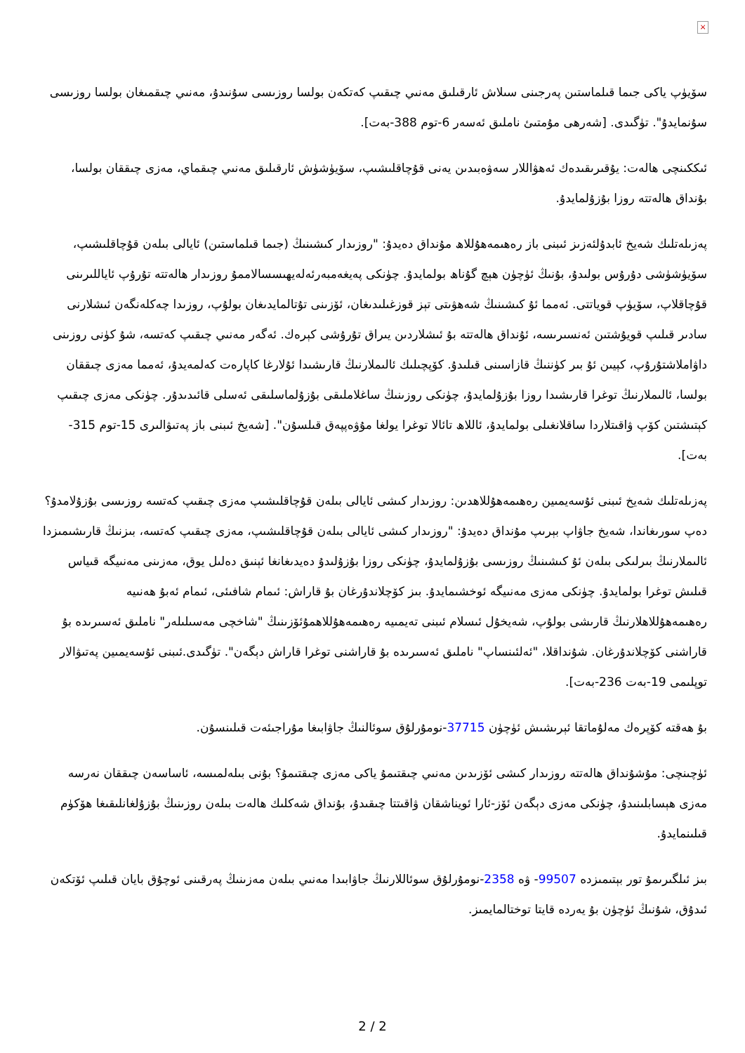×
سۆيۈپ ياكى جىما قىلماستىن پەرجىنى سىلاش ئارقىلىق مەنىي چىقىپ كەتكەن بولسا روزىسى سۇنىدۇ، مەنىي چىقمىغان بولسا روزىسى سۇنمايدۇ". تۈگىدى. [شەرھى مۇمتىئ ناملىق ئەسەر 6-توم 388-بەت].
ئىككىنچى ھالەت: يۇقىرىقىدەك ئەھۋاللار سەۋەبىدىن يەنى قۇچاقلىشىپ، سۆيۈشۈش ئارقىلىق مەنىي چىقماي، مەزى چىققان بولسا، بۇنداق ھالەتتە روزا بۇزۇلمايدۇ.
پەزىلەتلىك شەيخ ئابدۇلئەزىز ئىبنى باز رەھىمەھۇللاھ مۇنداق دەيدۇ: "روزىدار كىشىنىڭ (جىما قىلماستىن) ئايالى بىلەن قۇچاقلىشىپ، سۆيۈشۈشى دۇرۇس بولىدۇ، بۇنىڭ ئۈچۈن ھېچ گۇناھ بولمايدۇ. چۈنكى پەيغەمبەرئەلەيھىسسالاممۇ روزىدار ھالەتتە تۇرۇپ ئاياللىرىنى قۇچاقلاپ، سۆيۈپ قوياتتى. ئەمما ئۇ كىشىنىڭ شەھۋىتى تېز قوزغىلىدىغان، ئۆزىنى تۇتالمايدىغان بولۇپ، روزىدا چەكلەنگەن ئىشلارنى سادىر قىلىپ قويۇشتىن ئەنسىرىسە، ئۇنداق ھالەتتە بۇ ئىشلاردىن يىراق تۇرۇشى كېرەك. ئەگەر مەنىي چىقىپ كەتسە، شۇ كۈنى روزىنى داۋاملاشتۇرۇپ، كېيىن ئۇ بىر كۈننىڭ قازاسىنى قىلىدۇ. كۆپچىلىك ئالىملارنىڭ قارىشىدا ئۇلارغا كاپارەت كەلمەيدۇ، ئەمما مەزى چىققان بولسا، ئالىملارنىڭ توغرا قارىشىدا روزا بۇزۇلمايدۇ، چۈنكى روزىنىڭ ساغلاملىقى بۇزۇلماسلىقى ئەسلى قائىدىدۇر. چۈنكى مەزى چىقىپ كېتىشتىن كۆپ ۋاقىتلاردا ساقلانغىلى بولمايدۇ، ئاللاھ تائالا توغرا يولغا مۇۋەپپەق قىلسۇن". [شەيخ ئىبنى باز پەتىۋالىرى 15-توم 315-بەت].
پەزىلەتلىك شەيخ ئىبنى ئۇسەيمىين رەھىمەھۇللاھدىن: روزىدار كىشى ئايالى بىلەن قۇچاقلىشىپ مەزى چىقىپ كەتسە روزىسى بۇزۇلامدۇ؟ دەپ سورىغاندا، شەيخ جاۋاپ بېرىپ مۇنداق دەيدۇ: "روزىدار كىشى ئايالى بىلەن قۇچاقلىشىپ، مەزى چىقىپ كەتسە، بىزنىڭ قارىشىمىزدا ئالىملارنىڭ بىرلىكى بىلەن ئۇ كىشىنىڭ روزىسى بۇزۇلمايدۇ، چۈنكى روزا بۇزۇلىدۇ دەيدىغانغا ئېنىق دەلىل يوق، مەزىنى مەنىيگە قىياس قىلىش توغرا بولمايدۇ. چۈنكى مەزى مەنىيگە ئوخشىمايدۇ. بىز كۆچلاندۇرغان بۇ قاراش: ئىمام شافىئى، ئىمام ئەبۇ ھەنىيە رەھىمەھۇللاھلارنىڭ قارىشى بولۇپ، شەيخۇل ئىسلام ئىبنى تەيمىيە رەھىمەھۇللاھمۇئۆزىنىڭ "شاخچى مەسىلىلەر" ناملىق ئەسىرىدە بۇ قاراشنى كۆچلاندۇرغان. شۇنداقلا، "ئەلئىنساپ" ناملىق ئەسىرىدە بۇ قاراشنى توغرا قاراش دېگەن". تۈگىدى.ئىبنى ئۇسەيمىين پەتىۋالار توپلىمى 19-بەت 236-بەت].
بۇ ھەقتە كۆپرەك مەلۇماتقا ئېرىشىش ئۈچۈن 37715-نومۇرلۇق سوئالنىڭ جاۋابىغا مۇراجىئەت قىلىنسۇن.
ئۈچىنچى: مۇشۇنداق ھالەتتە روزىدار كىشى ئۆزىدىن مەنىي چىقتىمۇ ياكى مەزى چىقتىمۇ؟ بۇنى بىلەلمىسە، ئاساسەن چىققان نەرسە مەزى ھېسابلىنىدۇ، چۈنكى مەزى دېگەن ئۆز-ئارا ئويناشقان ۋاقىتتا چىقىدۇ، بۇنداق شەكلىك ھالەت بىلەن روزىنىڭ بۇزۇلغانلىقىغا ھۆكۈم قىلىنمايدۇ.
بىز ئىلگىرىمۇ تور بېتىمىزدە 99507- ۋە 2358-نومۇرلۇق سوئاللارنىڭ جاۋابىدا مەنىي بىلەن مەزىنىڭ پەرقىنى ئوچۇق بايان قىلىپ ئۆتكەن ئىدۇق، شۇنىڭ ئۈچۈن بۇ يەردە قايتا توختالمايمىز.
2 / 2